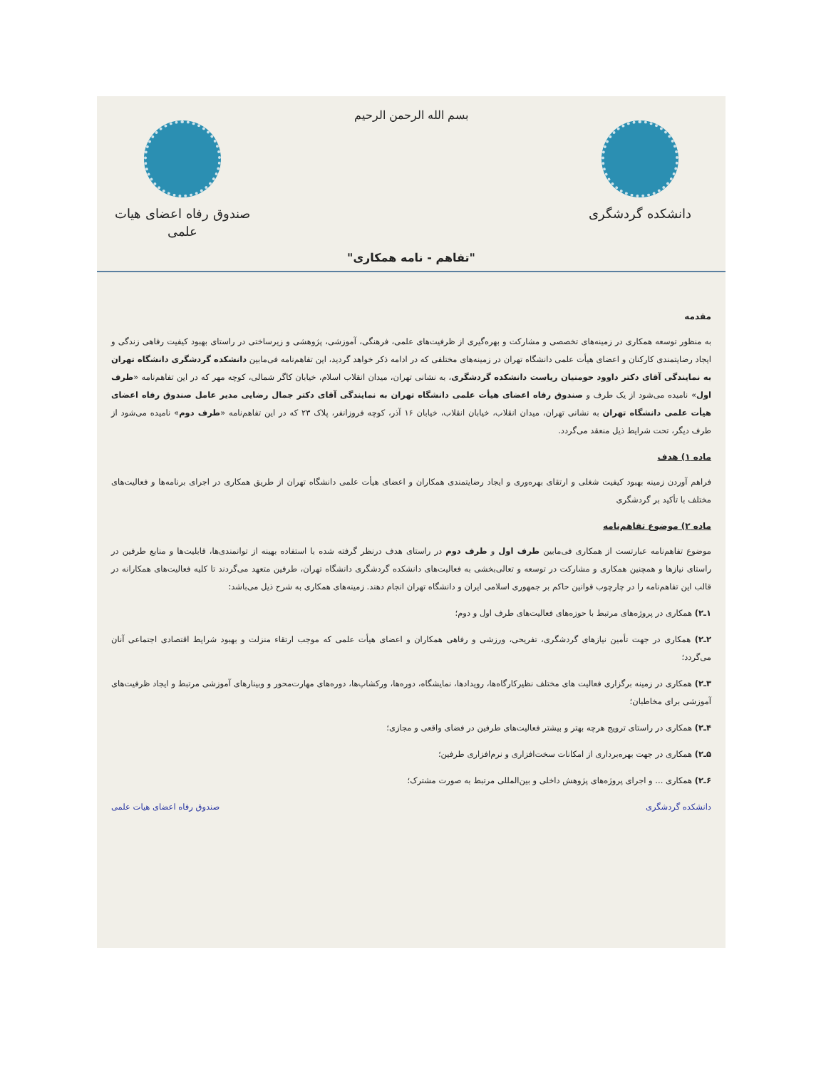دانشکده گردشگری بسم الله الرحمن الرحیم صندوق رفاه اعضای هیات علمی
"تفاهم - نامه همکاری"
مقدمه
به منظور توسعه همکاری در زمینه‌های تخصصی و مشارکت و بهره‌گیری از ظرفیت‌های علمی، فرهنگی، آموزشی، پژوهشی و زیرساختی در راستای بهبود کیفیت رفاهی زندگی و ایجاد رضایتمندی کارکنان و اعضای هیأت علمی دانشگاه تهران در زمینه‌های مختلفی که در ادامه ذکر خواهد گردید، این تفاهم‌نامه فی‌مابین دانشکده گردشگری دانشگاه تهران به نمایندگی آقای دکتر داوود حومنیان ریاست دانشکده گردشگری، به نشانی تهران، میدان انقلاب اسلام، خیابان کاگر شمالی، کوچه مهر که در این تفاهم‌نامه «طرف اول» نامیده می‌شود از یک طرف و صندوق رفاه اعضای هیأت علمی دانشگاه تهران به نمایندگی آقای دکتر جمال رضایی مدیر عامل صندوق رفاه اعضای هیأت علمی دانشگاه تهران به نشانی تهران، میدان انقلاب، خیابان انقلاب، خیابان ۱۶ آذر، کوچه فروزانفر، پلاک ۲۳ که در این تفاهم‌نامه «طرف دوم» نامیده می‌شود از طرف دیگر، تحت شرایط ذیل منعقد می‌گردد.
ماده ۱) هدف
فراهم آوردن زمینه بهبود کیفیت شغلی و ارتقای بهره‌وری و ایجاد رضایتمندی همکاران و اعضای هیأت علمی دانشگاه تهران از طریق همکاری در اجرای برنامه‌ها و فعالیت‌های مختلف با تأکید بر گردشگری
ماده ۲) موضوع تفاهم‌نامه
موضوع تفاهم‌نامه عبارتست از همکاری فی‌مابین طرف اول و طرف دوم در راستای هدف درنظر گرفته شده با استفاده بهینه از توانمندی‌ها، قابلیت‌ها و منابع طرفین در راستای نیازها و همچنین همکاری و مشارکت در توسعه و تعالی‌بخشی به فعالیت‌های دانشکده گردشگری دانشگاه تهران، طرفین متعهد می‌گردند تا کلیه فعالیت‌های همکارانه در قالب این تفاهم‌نامه را در چارچوب قوانین حاکم بر جمهوری اسلامی ایران و دانشگاه تهران انجام دهند. زمینه‌های همکاری به شرح ذیل می‌باشد:
۱ـ۲) همکاری در پروژه‌های مرتبط با حوزه‌های فعالیت‌های طرف اول و دوم؛
۲ـ۲) همکاری در جهت تأمین نیازهای گردشگری، تفریحی، ورزشی و رفاهی همکاران و اعضای هیأت علمی که موجب ارتقاء منزلت و بهبود شرایط اقتصادی اجتماعی آنان می‌گردد؛
۳ـ۲) همکاری در زمینه برگزاری فعالیت های مختلف نظیرکارگاه‌ها، رویدادها، نمایشگاه، دوره‌ها، ورکشاپ‌ها، دوره‌های مهارت‌محور و وبینارهای آموزشی مرتبط و ایجاد ظرفیت‌های آموزشی برای مخاطبان؛
۴ـ۲) همکاری در راستای ترویج هرچه بهتر و بیشتر فعالیت‌های طرفین در فضای واقعی و مجازی؛
۵ـ۲) همکاری در جهت بهره‌برداری از امکانات سخت‌افزاری و نرم‌افزاری طرفین؛
۶ـ۲) همکاری ... و اجرای پروژه‌های پژوهش داخلی و بین‌المللی مرتبط به صورت مشترک؛
دانشکده گردشگری صندوق رفاه اعضای هیات علمی